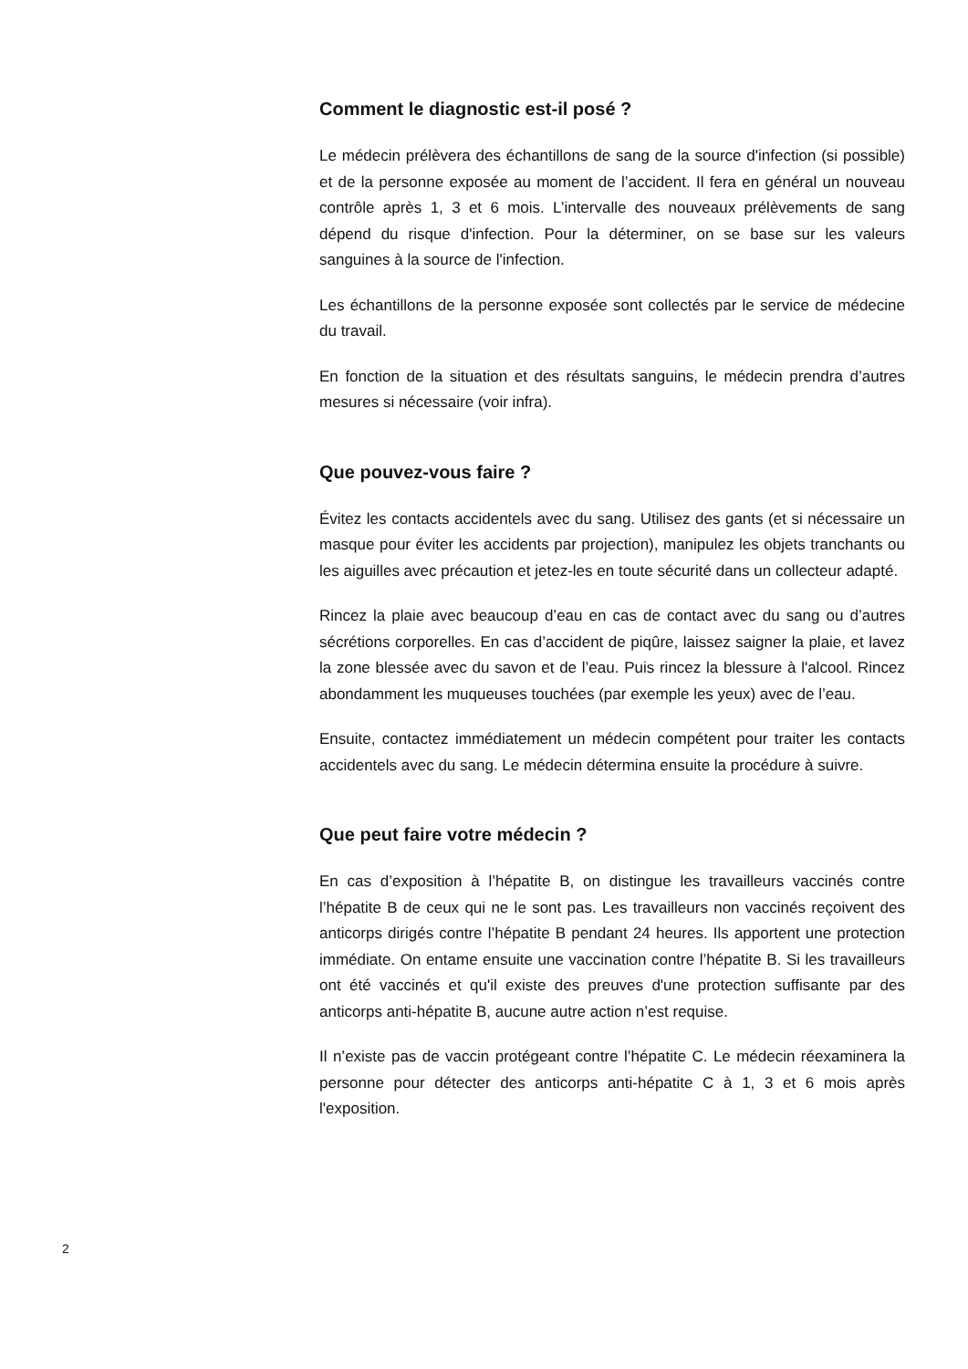Comment le diagnostic est-il posé ?
Le médecin prélèvera des échantillons de sang de la source d'infection (si possible) et de la personne exposée au moment de l’accident. Il fera en général un nouveau contrôle après 1, 3 et 6 mois. L’intervalle des nouveaux prélèvements de sang dépend du risque d'infection. Pour la déterminer, on se base sur les valeurs sanguines à la source de l'infection.
Les échantillons de la personne exposée sont collectés par le service de médecine du travail.
En fonction de la situation et des résultats sanguins, le médecin prendra d’autres mesures si nécessaire (voir infra).
Que pouvez-vous faire ?
Évitez les contacts accidentels avec du sang. Utilisez des gants (et si nécessaire un masque pour éviter les accidents par projection), manipulez les objets tranchants ou les aiguilles avec précaution et jetez-les en toute sécurité dans un collecteur adapté.
Rincez la plaie avec beaucoup d’eau en cas de contact avec du sang ou d’autres sécrétions corporelles. En cas d’accident de piqûre, laissez saigner la plaie, et lavez la zone blessée avec du savon et de l’eau. Puis rincez la blessure à l'alcool. Rincez abondamment les muqueuses touchées (par exemple les yeux) avec de l’eau.
Ensuite, contactez immédiatement un médecin compétent pour traiter les contacts accidentels avec du sang. Le médecin détermina ensuite la procédure à suivre.
Que peut faire votre médecin ?
En cas d’exposition à l’hépatite B, on distingue les travailleurs vaccinés contre l’hépatite B de ceux qui ne le sont pas. Les travailleurs non vaccinés reçoivent des anticorps dirigés contre l’hépatite B pendant 24 heures. Ils apportent une protection immédiate. On entame ensuite une vaccination contre l’hépatite B. Si les travailleurs ont été vaccinés et qu'il existe des preuves d'une protection suffisante par des anticorps anti-hépatite B, aucune autre action n’est requise.
Il n’existe pas de vaccin protégeant contre l’hépatite C. Le médecin réexaminera la personne pour détecter des anticorps anti-hépatite C à 1, 3 et 6 mois après l'exposition.
2